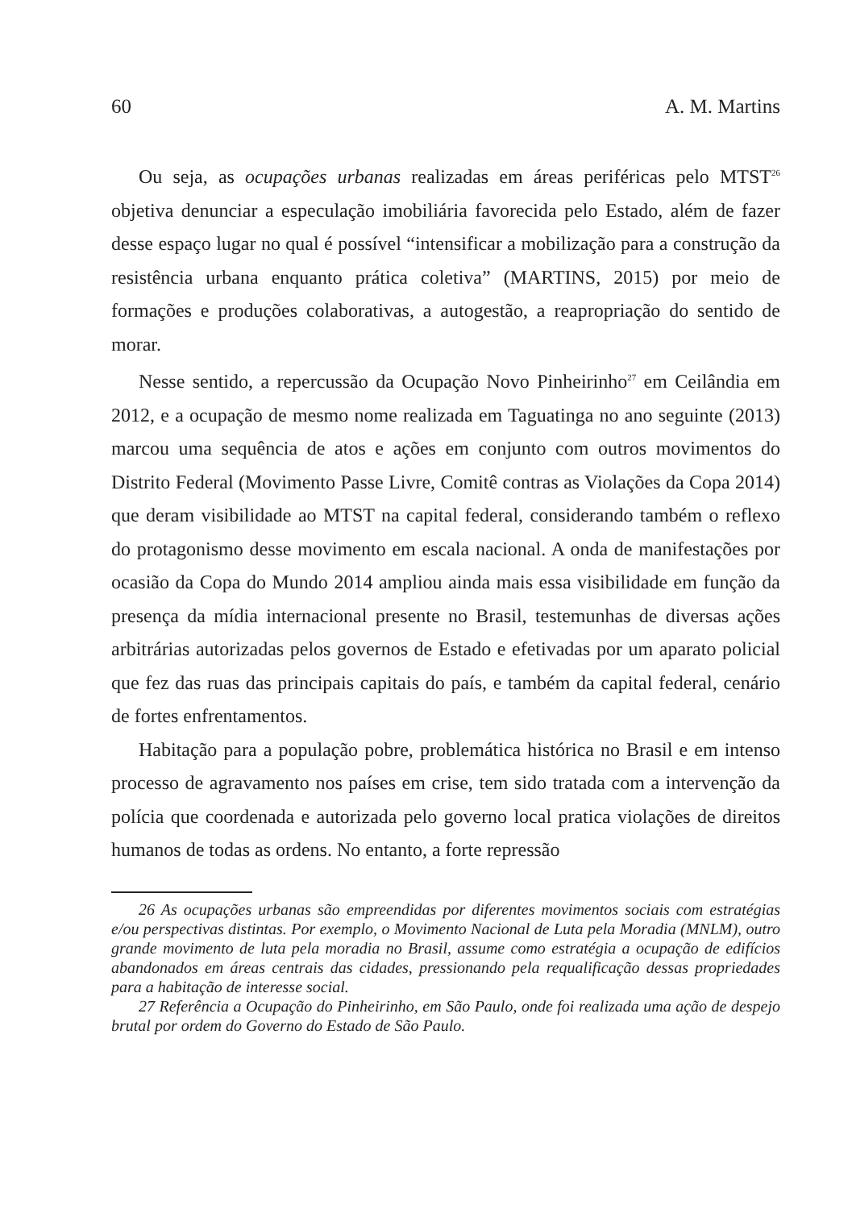60 A. M. Martins
Ou seja, as ocupações urbanas realizadas em áreas periféricas pelo MTST<sup>26</sup> objetiva denunciar a especulação imobiliária favorecida pelo Estado, além de fazer desse espaço lugar no qual é possível “intensificar a mobilização para a construção da resistência urbana enquanto prática coletiva” (MARTINS, 2015) por meio de formações e produções colaborativas, a autogestão, a reapropriação do sentido de morar.
Nesse sentido, a repercussão da Ocupação Novo Pinheirinho<sup>27</sup> em Ceilândia em 2012, e a ocupação de mesmo nome realizada em Taguatinga no ano seguinte (2013) marcou uma sequência de atos e ações em conjunto com outros movimentos do Distrito Federal (Movimento Passe Livre, Comitê contras as Violações da Copa 2014) que deram visibilidade ao MTST na capital federal, considerando também o reflexo do protagonismo desse movimento em escala nacional. A onda de manifestações por ocasião da Copa do Mundo 2014 ampliou ainda mais essa visibilidade em função da presença da mídia internacional presente no Brasil, testemunhas de diversas ações arbitrárias autorizadas pelos governos de Estado e efetivadas por um aparato policial que fez das ruas das principais capitais do país, e também da capital federal, cenário de fortes enfrentamentos.
Habitação para a população pobre, problemática histórica no Brasil e em intenso processo de agravamento nos países em crise, tem sido tratada com a intervenção da polícia que coordenada e autorizada pelo governo local pratica violações de direitos humanos de todas as ordens. No entanto, a forte repressão
26 As ocupações urbanas são empreendidas por diferentes movimentos sociais com estratégias e/ou perspectivas distintas. Por exemplo, o Movimento Nacional de Luta pela Moradia (MNLM), outro grande movimento de luta pela moradia no Brasil, assume como estratégia a ocupação de edifícios abandonados em áreas centrais das cidades, pressionando pela requalificação dessas propriedades para a habitação de interesse social.
27 Referência a Ocupação do Pinheirinho, em São Paulo, onde foi realizada uma ação de despejo brutal por ordem do Governo do Estado de São Paulo.